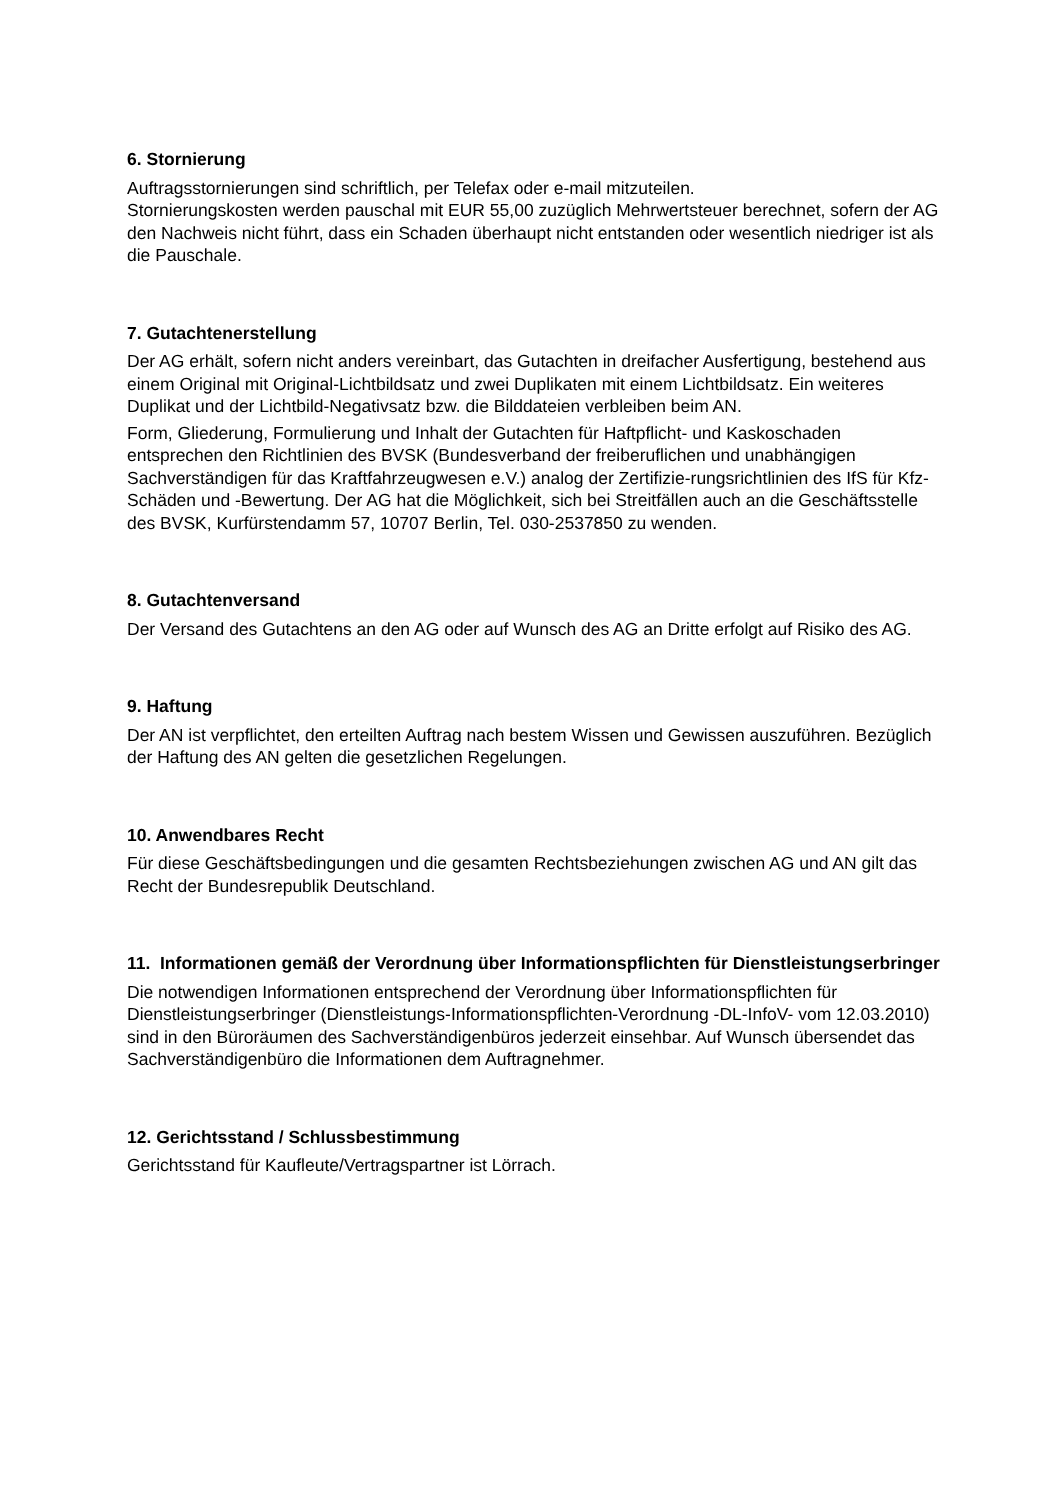6. Stornierung
Auftragsstornierungen sind schriftlich, per Telefax oder e-mail mitzuteilen.
Stornierungskosten werden pauschal mit EUR 55,00 zuzüglich Mehrwertsteuer berechnet, sofern der AG den Nachweis nicht führt, dass ein Schaden überhaupt nicht entstanden oder wesentlich niedriger ist als die Pauschale.
7. Gutachtenerstellung
Der AG erhält, sofern nicht anders vereinbart, das Gutachten in dreifacher Ausfertigung, bestehend aus einem Original mit Original-Lichtbildsatz und zwei Duplikaten mit einem Lichtbildsatz. Ein weiteres Duplikat und der Lichtbild-Negativsatz bzw. die Bilddateien verbleiben beim AN.
Form, Gliederung, Formulierung und Inhalt der Gutachten für Haftpflicht- und Kaskoschaden entsprechen den Richtlinien des BVSK (Bundesverband der freiberuflichen und unabhängigen Sachverständigen für das Kraftfahrzeugwesen e.V.) analog der Zertifizie-rungsrichtlinien des IfS für Kfz-Schäden und -Bewertung. Der AG hat die Möglichkeit, sich bei Streitfällen auch an die Geschäftsstelle des BVSK, Kurfürstendamm 57, 10707 Berlin, Tel. 030-2537850 zu wenden.
8. Gutachtenversand
Der Versand des Gutachtens an den AG oder auf Wunsch des AG an Dritte erfolgt auf Risiko des AG.
9. Haftung
Der AN ist verpflichtet, den erteilten Auftrag nach bestem Wissen und Gewissen auszuführen. Bezüglich der Haftung des AN gelten die gesetzlichen Regelungen.
10. Anwendbares Recht
Für diese Geschäftsbedingungen und die gesamten Rechtsbeziehungen zwischen AG und AN gilt das Recht der Bundesrepublik Deutschland.
11. Informationen gemäß der Verordnung über Informationspflichten für Dienstleistungserbringer
Die notwendigen Informationen entsprechend der Verordnung über Informationspflichten für Dienstleistungserbringer (Dienstleistungs-Informationspflichten-Verordnung -DL-InfoV- vom 12.03.2010) sind in den Büroräumen des Sachverständigenbüros jederzeit einsehbar. Auf Wunsch übersendet das Sachverständigenbüro die Informationen dem Auftragnehmer.
12. Gerichtsstand / Schlussbestimmung
Gerichtsstand für Kaufleute/Vertragspartner ist Lörrach.